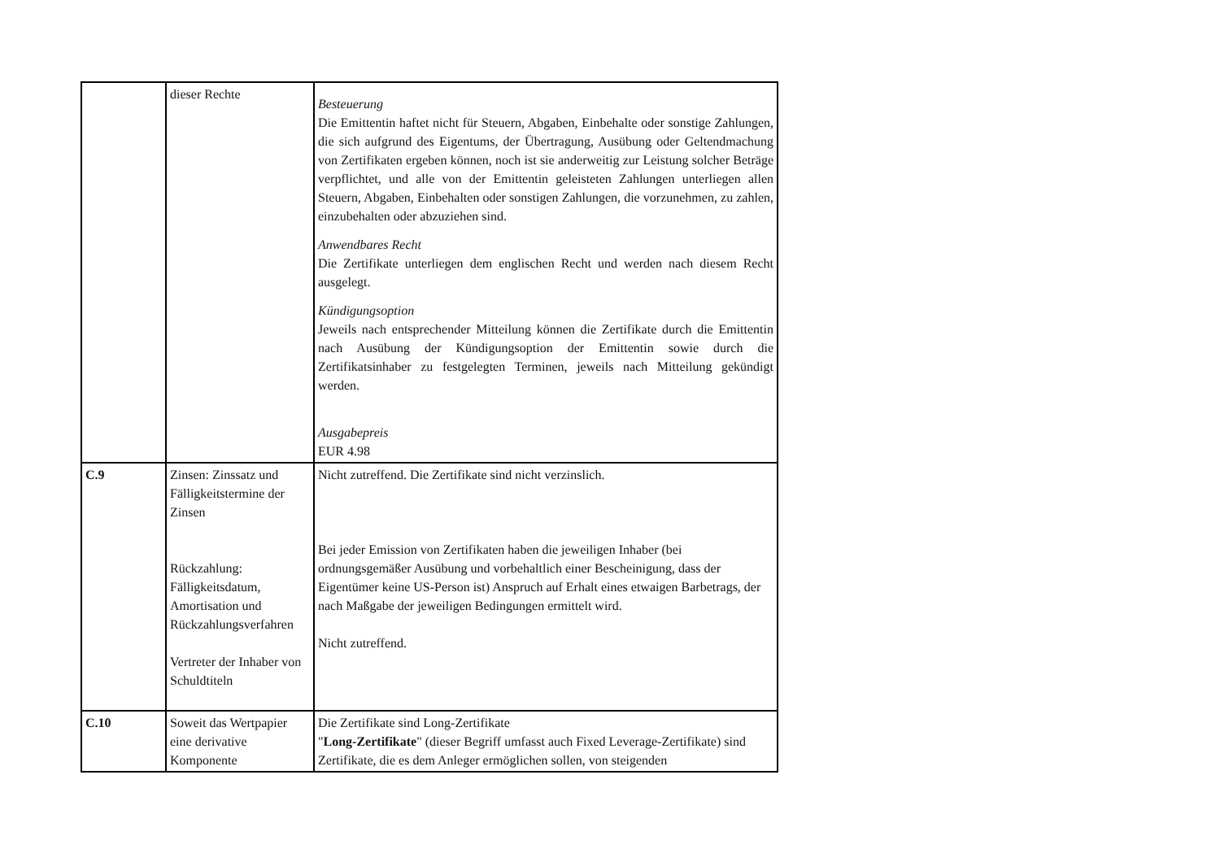| | dieser Rechte | Besteuerung Die Emittentin haftet nicht für Steuern, Abgaben, Einbehalte oder sonstige Zahlungen, die sich aufgrund des Eigentums, der Übertragung, Ausübung oder Geltendmachung von Zertifikaten ergeben können, noch ist sie anderweitig zur Leistung solcher Beträge verpflichtet, und alle von der Emittentin geleisteten Zahlungen unterliegen allen Steuern, Abgaben, Einbehalten oder sonstigen Zahlungen, die vorzunehmen, zu zahlen, einzubehalten oder abzuziehen sind. Anwendbares Recht Die Zertifikate unterliegen dem englischen Recht und werden nach diesem Recht ausgelegt. Kündigungsoption Jeweils nach entsprechender Mitteilung können die Zertifikate durch die Emittentin nach Ausübung der Kündigungsoption der Emittentin sowie durch die Zertifikatsinhaber zu festgelegten Terminen, jeweils nach Mitteilung gekündigt werden. Ausgabepreis EUR 4.98 |
| C.9 | Zinsen: Zinssatz und Fälligkeitstermine der Zinsen Rückzahlung: Fälligkeitsdatum, Amortisation und Rückzahlungsverfahren Vertreter der Inhaber von Schuldtiteln | Nicht zutreffend. Die Zertifikate sind nicht verzinslich. Bei jeder Emission von Zertifikaten haben die jeweiligen Inhaber (bei ordnungsgemäßer Ausübung und vorbehaltlich einer Bescheinigung, dass der Eigentümer keine US-Person ist) Anspruch auf Erhalt eines etwaigen Barbetrags, der nach Maßgabe der jeweiligen Bedingungen ermittelt wird. Nicht zutreffend. |
| C.10 | Soweit das Wertpapier eine derivative Komponente | Die Zertifikate sind Long-Zertifikate " Long-Zertifikate " (dieser Begriff umfasst auch Fixed Leverage-Zertifikate) sind Zertifikate, die es dem Anleger ermöglichen sollen, von steigenden |